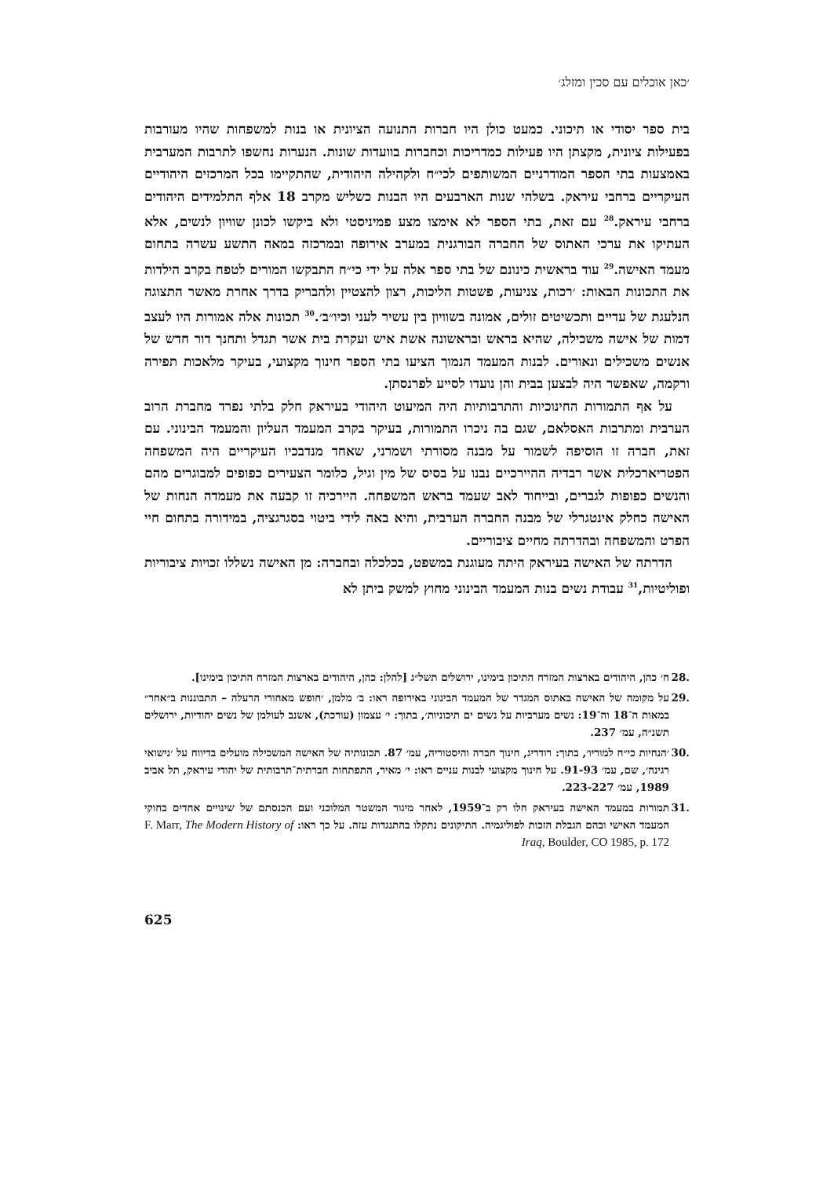׳כאן אוכלים עם סכין ומזלג׳
בית ספר יסודי או תיכוני. כמעט כולן היו חברות התנועה הציונית או בנות למשפחות שהיו מעורבות בפעילות ציונית, מקצתן היו פעילות כמדריכות וכחברות בוועדות שונות. הנערות נחשפו לתרבות המערבית באמצעות בתי הספר המודרניים המשותפים לכי״ח ולקהילה היהודית, שהתקיימו בכל המרכזים היהודיים העיקריים ברחבי עיראק. בשלהי שנות הארבעים היו הבנות כשליש מקרב 18 אלף התלמידים היהודים ברחבי עיראק.<sup>28</sup> עם זאת, בתי הספר לא אימצו מצע פמיניסטי ולא ביקשו לכונן שוויון לנשים, אלא העתיקו את ערכי האתוס של החברה הבורגנית במערב אירופה ובמרכזה במאה התשע עשרה בתחום מעמד האישה.<sup>29</sup> עוד בראשית כינונם של בתי ספר אלה על ידי כי״ח התבקשו המורים לטפח בקרב הילדות את התכונות הבאות: ׳רכות, צניעות, פשטות הליכות, רצון להצטיין ולהבריק בדרך אחרת מאשר התצוגה הנלעגת של עדיים ותכשיטים זולים, אמונה בשוויון בין עשיר לעני וכיו״ב׳.<sup>30</sup> תכונות אלה אמורות היו לעצב דמות של אישה משכילה, שהיא בראש ובראשונה אשת איש ועקרת בית אשר תגדל ותחנך דור חדש של אנשים משכילים ונאורים. לבנות המעמד הנמוך הציעו בתי הספר חינוך מקצועי, בעיקר מלאכות תפירה ורקמה, שאפשר היה לבצען בבית והן נועדו לסייע לפרנסתן.
על אף התמורות החינוכיות והתרבותיות היה המיעוט היהודי בעיראק חלק בלתי נפרד מחברת הרוב הערבית ומתרבות האסלאם, שגם בה ניכרו התמורות, בעיקר בקרב המעמד העליון והמעמד הבינוני. עם זאת, חברה זו הוסיפה לשמור על מבנה מסורתי ושמרני, שאחד מנדבכיו העיקריים היה המשפחה הפטריארכלית אשר רבדיה ההיירכיים נבנו על בסיס של מין וגיל, כלומר הצעירים כפופים למבוגרים מהם והנשים כפופות לגברים, ובייחוד לאב שעמד בראש המשפחה. היירכיה זו קבעה את מעמדה הנחות של האישה כחלק אינטגרלי של מבנה החברה הערבית, והיא באה לידי ביטוי בסגרגציה, במידורה בתחום חיי הפרט והמשפחה ובהדרתה מחיים ציבוריים.
הדרתה של האישה בעיראק היתה מעוגנת במשפט, בכלכלה ובחברה: מן האישה נשללו זכויות ציבוריות ופוליטיות,<sup>31</sup> עבודת נשים בנות המעמד הבינוני מחוץ למשק ביתן לא
.28 ח׳ כהן, היהודים בארצות המזרח התיכון בימינו, ירושלים תשל״ג [להלן: כהן, היהודים בארצות המזרח התיכון בימינו].
.29 על מקומה של האישה באתוס המגדר של המעמד הבינוני באירופה ראו: ב׳ מלמן, ׳חופש מאחורי הרעלה – התבוננות ב״אחר״ במאות ה־18 וה־19: נשים מערביות על נשים ים תיכוניות׳, בתוך: י׳ עצמון (עורכת), אשנב לעולמן של נשים יהודיות, ירושלים תשנ״ה, עמ׳ 237.
.30 ׳הנחיות כי״ח למוריו׳, בתוך: רודריג, חינוך חברה והיסטוריה, עמ׳ 87. תכונותיה של האישה המשכילה מועלים בדיווח על ׳נישואי רגינה׳, שם, עמ׳ 91-93. על חינוך מקצועי לבנות עניים ראו: י׳ מאיר, התפתחות חברתית־תרבותית של יהודי עיראק, תל אביב 1989, עמ׳ 223-227.
.31 תמורות במעמד האישה בעיראק חלו רק ב־1959, לאחר מיגור המשטר המלוכני ועם הכנסתם של שינויים אחדים בחוקי המעמד האישי ובהם הגבלת הזכות לפוליגמיה. התיקונים נתקלו בהתנגדות עזה. על כך ראו: F. Marr, The Modern History of Iraq, Boulder, CO 1985, p. 172
625